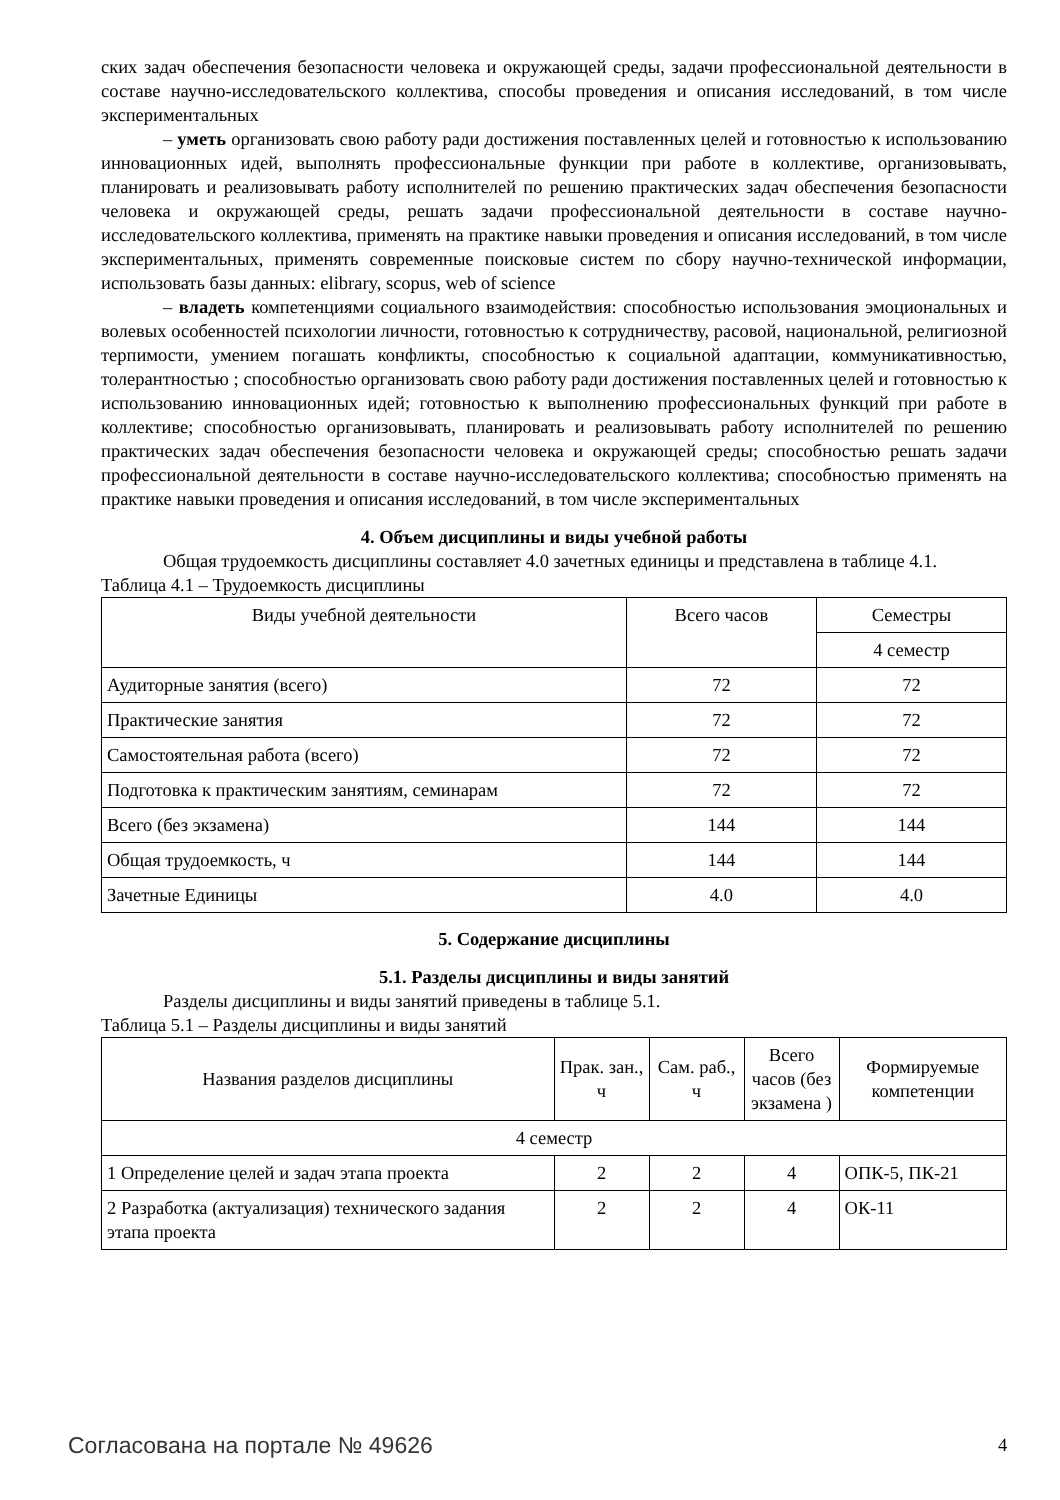ских задач обеспечения безопасности человека и окружающей среды, задачи профессиональной деятельности в составе научно-исследовательского коллектива, способы проведения и описания исследований, в том числе экспериментальных
– уметь организовать свою работу ради достижения поставленных целей и готовностью к использованию инновационных идей, выполнять профессиональные функции при работе в коллективе, организовывать, планировать и реализовывать работу исполнителей по решению практических задач обеспечения безопасности человека и окружающей среды, решать задачи профессиональной деятельности в составе научно-исследовательского коллектива, применять на практике навыки проведения и описания исследований, в том числе экспериментальных, применять современные поисковые систем по сбору научно-технической информации, использовать базы данных: elibrary, scopus, web of science
– владеть компетенциями социального взаимодействия: способностью использования эмоциональных и волевых особенностей психологии личности, готовностью к сотрудничеству, расовой, национальной, религиозной терпимости, умением погашать конфликты, способностью к социальной адаптации, коммуникативностью, толерантностью ; способностью организовать свою работу ради достижения поставленных целей и готовностью к использованию инновационных идей; готовностью к выполнению профессиональных функций при работе в коллективе; способностью организовывать, планировать и реализовывать работу исполнителей по решению практических задач обеспечения безопасности человека и окружающей среды; способностью решать задачи профессиональной деятельности в составе научно-исследовательского коллектива; способностью применять на практике навыки проведения и описания исследований, в том числе экспериментальных
4. Объем дисциплины и виды учебной работы
Общая трудоемкость дисциплины составляет 4.0 зачетных единицы и представлена в таблице 4.1.
Таблица 4.1 – Трудоемкость дисциплины
| Виды учебной деятельности | Всего часов | Семестры |
| --- | --- | --- |
| | | 4 семестр |
| Аудиторные занятия (всего) | 72 | 72 |
| Практические занятия | 72 | 72 |
| Самостоятельная работа (всего) | 72 | 72 |
| Подготовка к практическим занятиям, семинарам | 72 | 72 |
| Всего (без экзамена) | 144 | 144 |
| Общая трудоемкость, ч | 144 | 144 |
| Зачетные Единицы | 4.0 | 4.0 |
5. Содержание дисциплины
5.1. Разделы дисциплины и виды занятий
Разделы дисциплины и виды занятий приведены в таблице 5.1.
Таблица 5.1 – Разделы дисциплины и виды занятий
| Названия разделов дисциплины | Прак. зан., ч | Сам. раб., ч | Всего часов (без экзамена ) | Формируемые компетенции |
| --- | --- | --- | --- | --- |
| 4 семестр | | | | |
| 1 Определение целей и задач этапа проекта | 2 | 2 | 4 | ОПК-5, ПК-21 |
| 2 Разработка (актуализация) технического задания этапа проекта | 2 | 2 | 4 | ОК-11 |
Согласована на портале № 49626 4